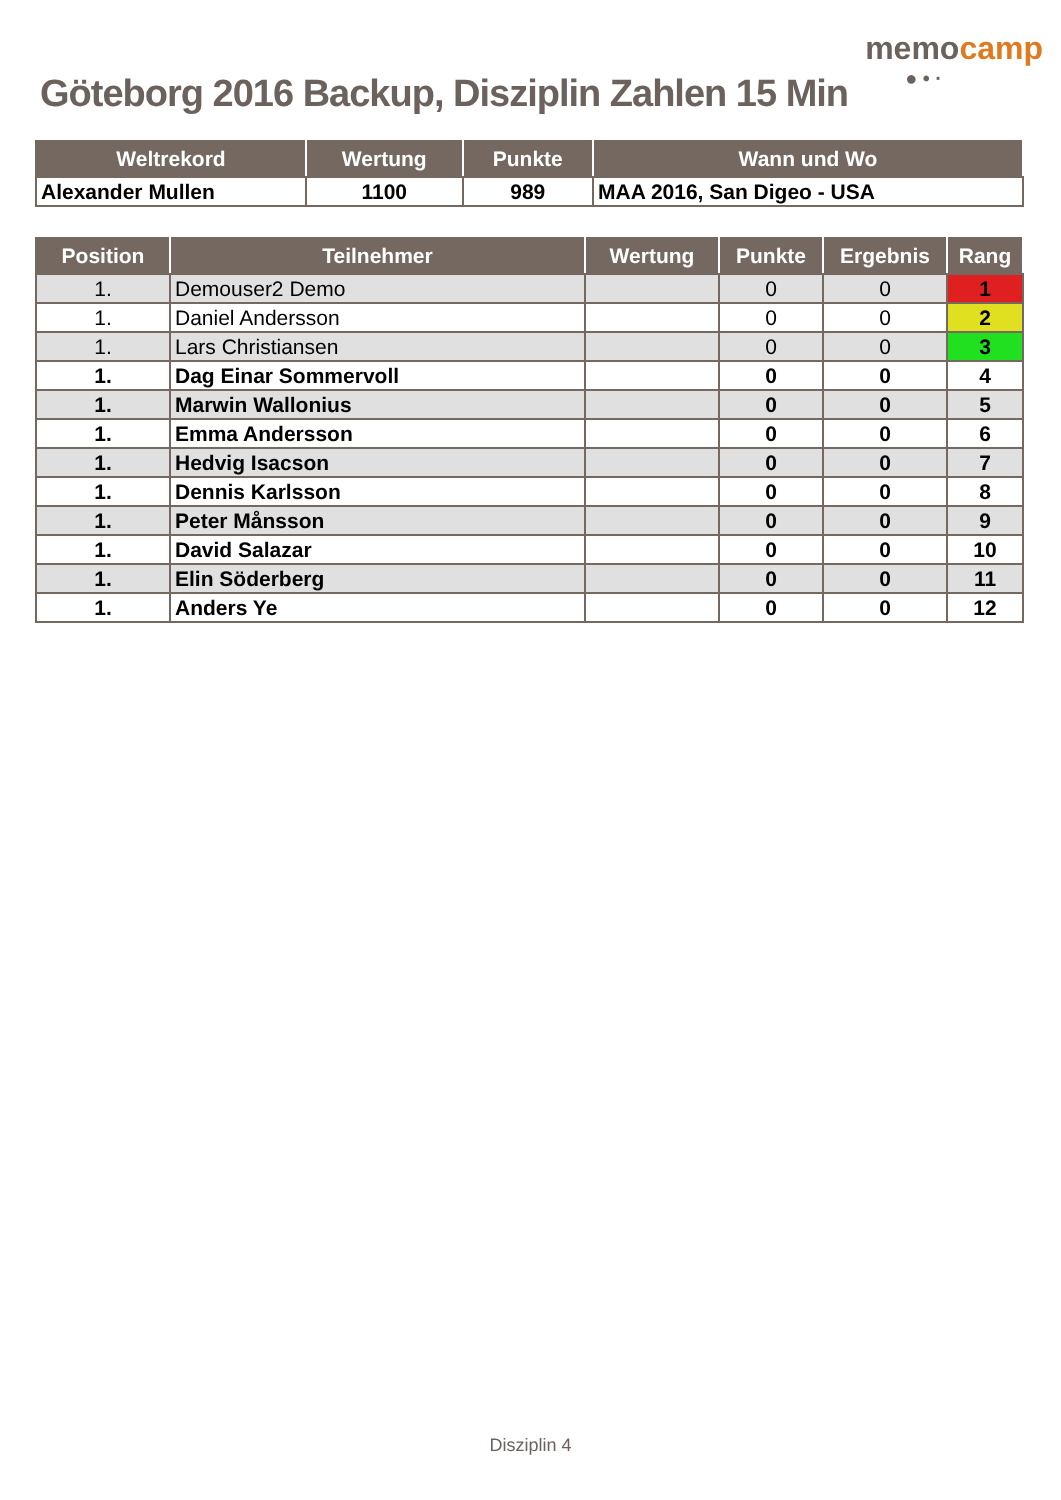Göteborg 2016 Backup, Disziplin Zahlen 15 Min
memocamp
● • ·
| Weltrekord | Wertung | Punkte | Wann und Wo |
| --- | --- | --- | --- |
| Alexander Mullen | 1100 | 989 | MAA 2016, San Digeo - USA |
| Position | Teilnehmer | Wertung | Punkte | Ergebnis | Rang |
| --- | --- | --- | --- | --- | --- |
| 1. | Demouser2 Demo | | 0 | 0 | 1 |
| 1. | Daniel Andersson | | 0 | 0 | 2 |
| 1. | Lars Christiansen | | 0 | 0 | 3 |
| 1. | Dag Einar Sommervoll | | 0 | 0 | 4 |
| 1. | Marwin Wallonius | | 0 | 0 | 5 |
| 1. | Emma Andersson | | 0 | 0 | 6 |
| 1. | Hedvig Isacson | | 0 | 0 | 7 |
| 1. | Dennis Karlsson | | 0 | 0 | 8 |
| 1. | Peter Månsson | | 0 | 0 | 9 |
| 1. | David Salazar | | 0 | 0 | 10 |
| 1. | Elin Söderberg | | 0 | 0 | 11 |
| 1. | Anders Ye | | 0 | 0 | 12 |
Disziplin 4